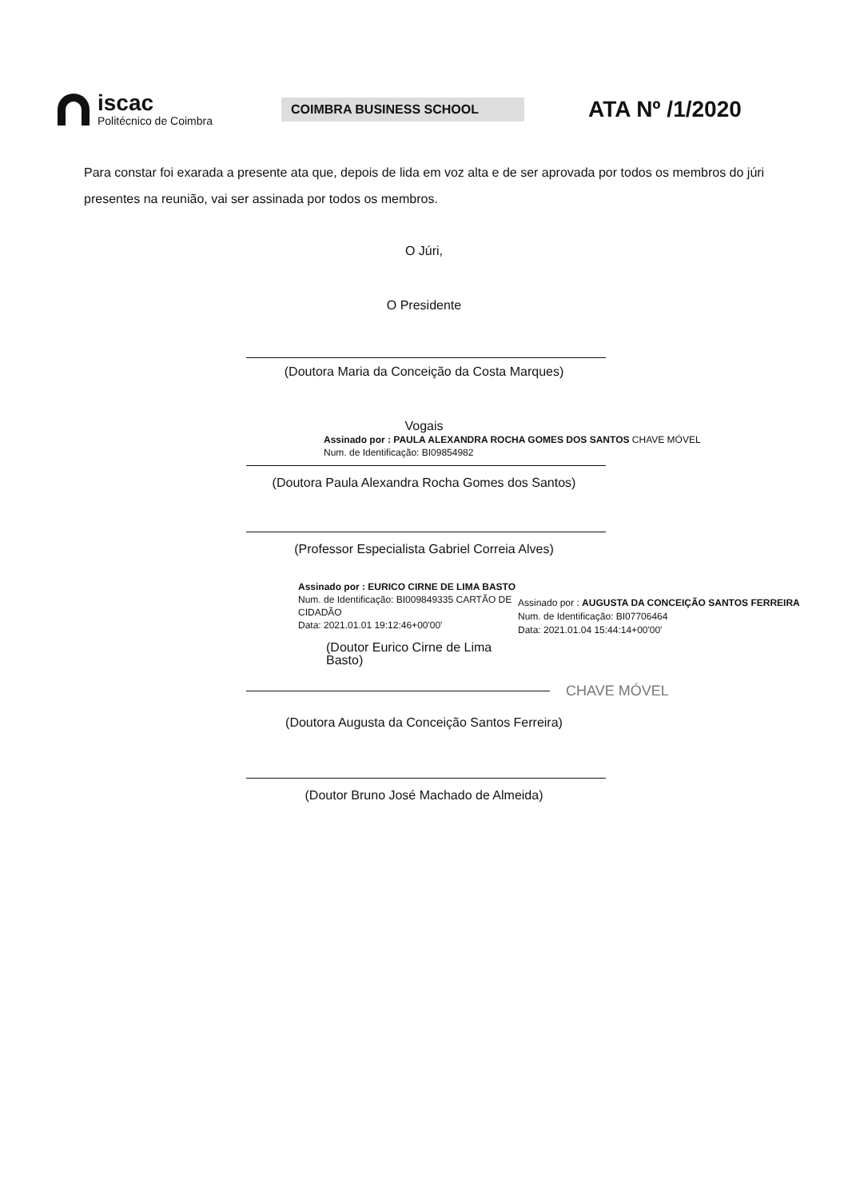iscac
Politécnico de Coimbra
COIMBRA BUSINESS SCHOOL
ATA Nº /1/2020
Para constar foi exarada a presente ata que, depois de lida em voz alta e de ser aprovada por todos os membros do júri presentes na reunião, vai ser assinada por todos os membros.
O Júri,
O Presidente
(Doutora Maria da Conceição da Costa Marques)
Vogais
Assinado por : PAULA ALEXANDRA ROCHA GOMES DOS SANTOS CHAVE MÓVEL
Num. de Identificação: BI09854982
(Doutora Paula Alexandra Rocha Gomes dos Santos)
(Professor Especialista Gabriel Correia Alves)
Assinado por : EURICO CIRNE DE LIMA BASTO
Num. de Identificação: BI009849335 CARTÃO DE CIDADÃO
Data: 2021.01.01 19:12:46+00'00'
(Doutor Eurico Cirne de Lima Basto)
Assinado por : AUGUSTA DA CONCEIÇÃO SANTOS FERREIRA
Num. de Identificação: BI07706464
Data: 2021.01.04 15:44:14+00'00'
CHAVE MÓVEL
(Doutora Augusta da Conceição Santos Ferreira)
(Doutor Bruno José Machado de Almeida)